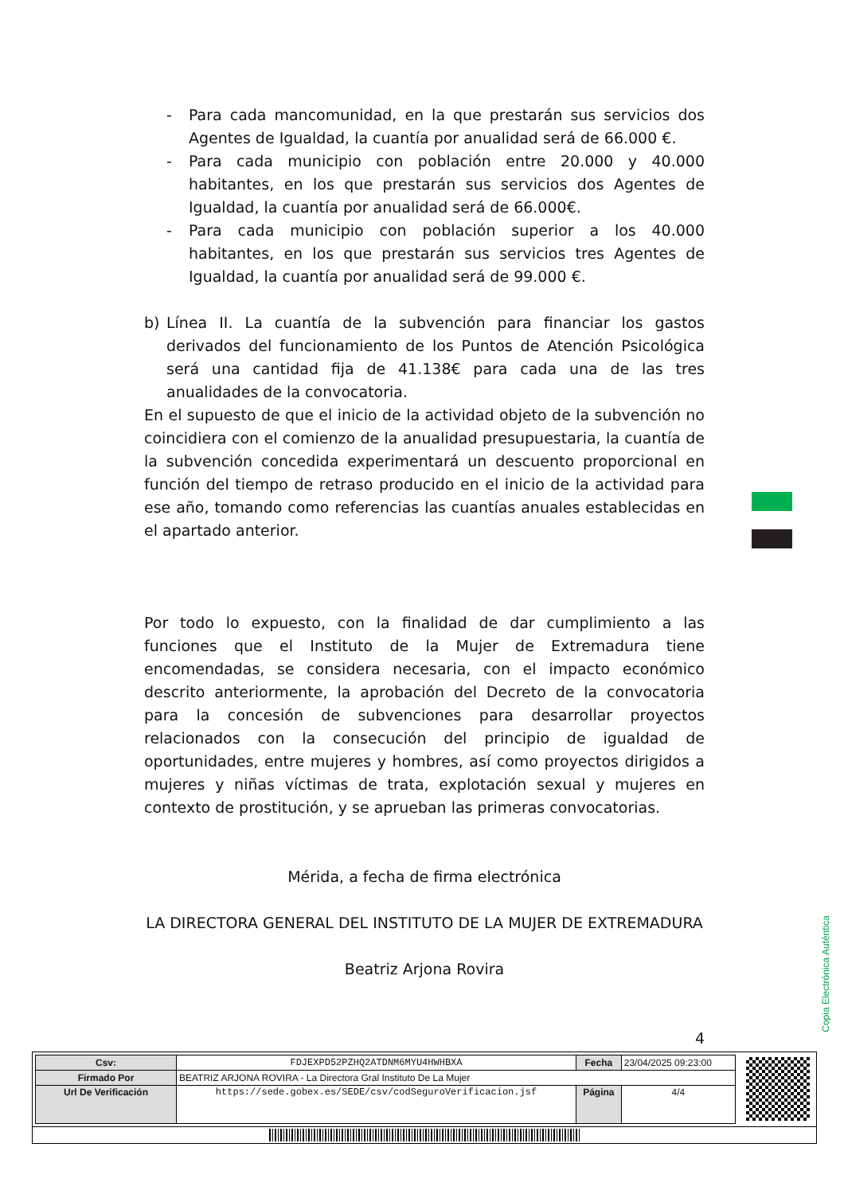- Para cada mancomunidad, en la que prestarán sus servicios dos Agentes de Igualdad, la cuantía por anualidad será de 66.000 €.
- Para cada municipio con población entre 20.000 y 40.000 habitantes, en los que prestarán sus servicios dos Agentes de Igualdad, la cuantía por anualidad será de 66.000€.
- Para cada municipio con población superior a los 40.000 habitantes, en los que prestarán sus servicios tres Agentes de Igualdad, la cuantía por anualidad será de 99.000 €.
b) Línea II. La cuantía de la subvención para financiar los gastos derivados del funcionamiento de los Puntos de Atención Psicológica será una cantidad fija de 41.138€ para cada una de las tres anualidades de la convocatoria.
En el supuesto de que el inicio de la actividad objeto de la subvención no coincidiera con el comienzo de la anualidad presupuestaria, la cuantía de la subvención concedida experimentará un descuento proporcional en función del tiempo de retraso producido en el inicio de la actividad para ese año, tomando como referencias las cuantías anuales establecidas en el apartado anterior.
Por todo lo expuesto, con la finalidad de dar cumplimiento a las funciones que el Instituto de la Mujer de Extremadura tiene encomendadas, se considera necesaria, con el impacto económico descrito anteriormente, la aprobación del Decreto de la convocatoria para la concesión de subvenciones para desarrollar proyectos relacionados con la consecución del principio de igualdad de oportunidades, entre mujeres y hombres, así como proyectos dirigidos a mujeres y niñas víctimas de trata, explotación sexual y mujeres en contexto de prostitución, y se aprueban las primeras convocatorias.
Mérida, a fecha de firma electrónica
LA DIRECTORA GENERAL DEL INSTITUTO DE LA MUJER DE EXTREMADURA
Beatriz Arjona Rovira
4
Copia Electrónica Auténtica
| Csv: | FDJEXPD52PZHQ2ATDNM6MYU4HWHBXA | Fecha | 23/04/2025 09:23:00 |
| Firmado Por | BEATRIZ ARJONA ROVIRA - La Directora Gral Instituto De La Mujer | | |
| Url De Verificación | https://sede.gobex.es/SEDE/csv/codSeguroVerificacion.jsf | Página | 4/4 |